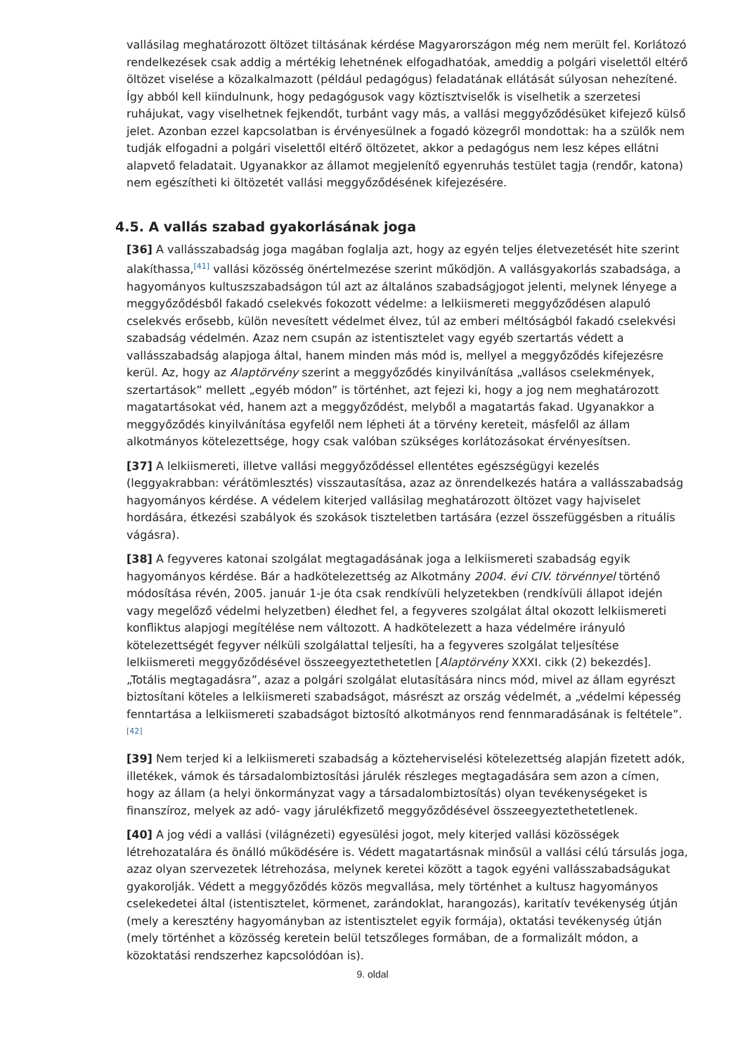vallásilag meghatározott öltözet tiltásának kérdése Magyarországon még nem merült fel. Korlátozó rendelkezések csak addig a mértékig lehetnének elfogadhatóak, ameddig a polgári viselettől eltérő öltözet viselése a közalkalmazott (például pedagógus) feladatának ellátását súlyosan nehezítené. Így abból kell kiindulnunk, hogy pedagógusok vagy köztisztviselők is viselhetik a szerzetesi ruhájukat, vagy viselhetnek fejkendőt, turbánt vagy más, a vallási meggyőződésüket kifejező külső jelet. Azonban ezzel kapcsolatban is érvényesülnek a fogadó közegről mondottak: ha a szülők nem tudják elfogadni a polgári viselettől eltérő öltözetet, akkor a pedagógus nem lesz képes ellátni alapvető feladatait. Ugyanakkor az államot megjelenítő egyenruhás testület tagja (rendőr, katona) nem egészítheti ki öltözetét vallási meggyőződésének kifejezésére.
4.5. A vallás szabad gyakorlásának joga
[36] A vallásszabadság joga magában foglalja azt, hogy az egyén teljes életvezetését hite szerint alakíthassa,<sup>[41]</sup> vallási közösség önértelmezése szerint működjön. A vallásgyakorlás szabadsága, a hagyományos kultuszszabadságon túl azt az általános szabadságjogot jelenti, melynek lényege a meggyőződésből fakadó cselekvés fokozott védelme: a lelkiismereti meggyőződésen alapuló cselekvés erősebb, külön nevesített védelmet élvez, túl az emberi méltóságból fakadó cselekvési szabadság védelmén. Azaz nem csupán az istentisztelet vagy egyéb szertartás védett a vallásszabadság alapjoga által, hanem minden más mód is, mellyel a meggyőződés kifejezésre kerül. Az, hogy az Alaptörvény szerint a meggyőződés kinyilvánítása „vallásos cselekmények, szertartások” mellett „egyéb módon” is történhet, azt fejezi ki, hogy a jog nem meghatározott magatartásokat véd, hanem azt a meggyőződést, melyből a magatartás fakad. Ugyanakkor a meggyőződés kinyilvánítása egyfelől nem lépheti át a törvény kereteit, másfelől az állam alkotmányos kötelezettsége, hogy csak valóban szükséges korlátozásokat érvényesítsen.
[37] A lelkiismereti, illetve vallási meggyőződéssel ellentétes egészségügyi kezelés (leggyakrabban: vérátömlesztés) visszautasítása, azaz az önrendelkezés határa a vallásszabadság hagyományos kérdése. A védelem kiterjed vallásilag meghatározott öltözet vagy hajviselet hordására, étkezési szabályok és szokások tiszteletben tartására (ezzel összefüggésben a rituális vágásra).
[38] A fegyveres katonai szolgálat megtagadásának joga a lelkiismereti szabadság egyik hagyományos kérdése. Bár a hadkötelezettség az Alkotmány 2004. évi CIV. törvénnyel történő módosítása révén, 2005. január 1-je óta csak rendkívüli helyzetekben (rendkívüli állapot idején vagy megelőző védelmi helyzetben) éledhet fel, a fegyveres szolgálat által okozott lelkiismereti konfliktus alapjogi megítélése nem változott. A hadkötelezett a haza védelmére irányuló kötelezettségét fegyver nélküli szolgálattal teljesíti, ha a fegyveres szolgálat teljesítése lelkiismereti meggyőződésével összeegyeztethetetlen [Alaptörvény XXXI. cikk (2) bekezdés]. „Totális megtagadásra”, azaz a polgári szolgálat elutasítására nincs mód, mivel az állam egyrészt biztosítani köteles a lelkiismereti szabadságot, másrészt az ország védelmét, a „védelmi képesség fenntartása a lelkiismereti szabadságot biztosító alkotmányos rend fennmaradásának is feltétele”.<sup>[42]</sup>
[39] Nem terjed ki a lelkiismereti szabadság a közteherviselési kötelezettség alapján fizetett adók, illetékek, vámok és társadalombiztosítási járulék részleges megtagadására sem azon a címen, hogy az állam (a helyi önkormányzat vagy a társadalombiztosítás) olyan tevékenységeket is finanszíroz, melyek az adó- vagy járulékfizető meggyőződésével összeegyeztethetetlenek.
[40] A jog védi a vallási (világnézeti) egyesülési jogot, mely kiterjed vallási közösségek létrehozatalára és önálló működésére is. Védett magatartásnak minősül a vallási célú társulás joga, azaz olyan szervezetek létrehozása, melynek keretei között a tagok egyéni vallásszabadságukat gyakorolják. Védett a meggyőződés közös megvallása, mely történhet a kultusz hagyományos cselekedetei által (istentisztelet, körmenet, zarándoklat, harangozás), karitatív tevékenység útján (mely a keresztény hagyományban az istentisztelet egyik formája), oktatási tevékenység útján (mely történhet a közösség keretein belül tetszőleges formában, de a formalizált módon, a közoktatási rendszerhez kapcsolódóan is).
9. oldal